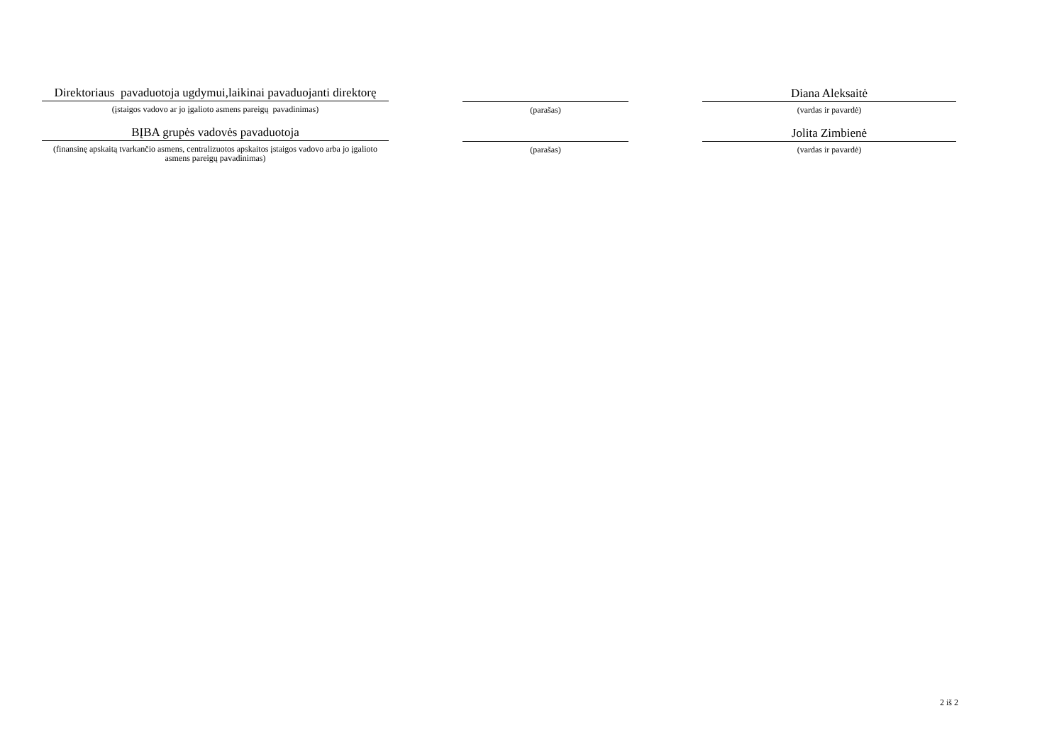Direktoriaus pavaduotoja ugdymui,laikinai pavaduojanti direktorę
(įstaigos vadovo ar jo įgalioto asmens pareigų pavadinimas)
(parašas)
Diana Aleksaitė
(vardas ir pavardė)
BĮBA grupės vadovės pavaduotoja
(finansinę apskaitą tvarkančio asmens, centralizuotos apskaitos įstaigos vadovo arba jo įgalioto asmens pareigų pavadinimas)
(parašas)
Jolita Zimbienė
(vardas ir pavardė)
2 iš 2